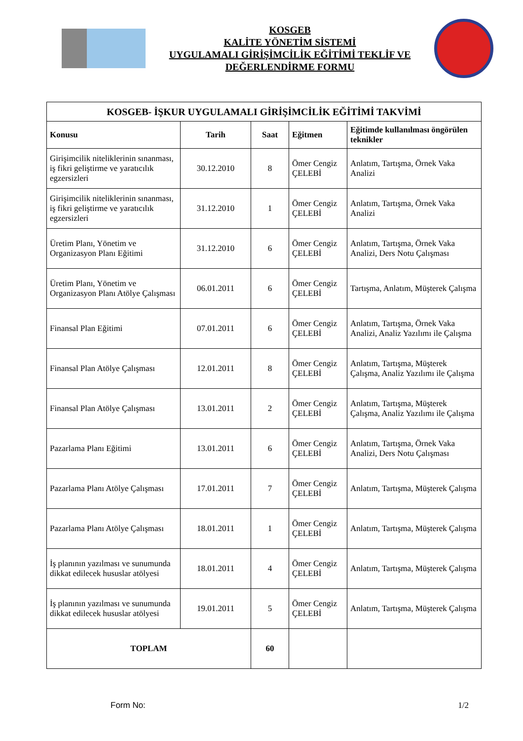KOSGEB
KALİTE YÖNETİM SİSTEMİ
UYGULAMALI GİRİŞİMCİLİK EĞİTİMİ TEKLİF VE
DEĞERLENDİRME FORMU
| KOSGEB- İŞKUR UYGULAMALI GİRİŞİMCİLİK EĞİTİMİ TAKVİMİ | | | | |
| --- | --- | --- | --- | --- |
| Konusu | Tarih | Saat | Eğitmen | Eğitimde kullanılması öngörülen teknikler |
| Girişimcilik niteliklerinin sınanması, iş fikri geliştirme ve yaratıcılık egzersizleri | 30.12.2010 | 8 | Ömer Cengiz ÇELEBİ | Anlatım, Tartışma, Örnek Vaka Analizi |
| Girişimcilik niteliklerinin sınanması, iş fikri geliştirme ve yaratıcılık egzersizleri | 31.12.2010 | 1 | Ömer Cengiz ÇELEBİ | Anlatım, Tartışma, Örnek Vaka Analizi |
| Üretim Planı, Yönetim ve Organizasyon Planı Eğitimi | 31.12.2010 | 6 | Ömer Cengiz ÇELEBİ | Anlatım, Tartışma, Örnek Vaka Analizi, Ders Notu Çalışması |
| Üretim Planı, Yönetim ve Organizasyon Planı Atölye Çalışması | 06.01.2011 | 6 | Ömer Cengiz ÇELEBİ | Tartışma, Anlatım, Müşterek Çalışma |
| Finansal Plan Eğitimi | 07.01.2011 | 6 | Ömer Cengiz ÇELEBİ | Anlatım, Tartışma, Örnek Vaka Analizi, Analiz Yazılımı ile Çalışma |
| Finansal Plan Atölye Çalışması | 12.01.2011 | 8 | Ömer Cengiz ÇELEBİ | Anlatım, Tartışma, Müşterek Çalışma, Analiz Yazılımı ile Çalışma |
| Finansal Plan Atölye Çalışması | 13.01.2011 | 2 | Ömer Cengiz ÇELEBİ | Anlatım, Tartışma, Müşterek Çalışma, Analiz Yazılımı ile Çalışma |
| Pazarlama Planı Eğitimi | 13.01.2011 | 6 | Ömer Cengiz ÇELEBİ | Anlatım, Tartışma, Örnek Vaka Analizi, Ders Notu Çalışması |
| Pazarlama Planı Atölye Çalışması | 17.01.2011 | 7 | Ömer Cengiz ÇELEBİ | Anlatım, Tartışma, Müşterek Çalışma |
| Pazarlama Planı Atölye Çalışması | 18.01.2011 | 1 | Ömer Cengiz ÇELEBİ | Anlatım, Tartışma, Müşterek Çalışma |
| İş planının yazılması ve sunumunda dikkat edilecek hususlar atölyesi | 18.01.2011 | 4 | Ömer Cengiz ÇELEBİ | Anlatım, Tartışma, Müşterek Çalışma |
| İş planının yazılması ve sunumunda dikkat edilecek hususlar atölyesi | 19.01.2011 | 5 | Ömer Cengiz ÇELEBİ | Anlatım, Tartışma, Müşterek Çalışma |
| TOPLAM | | 60 | | |
Form No: 1/2